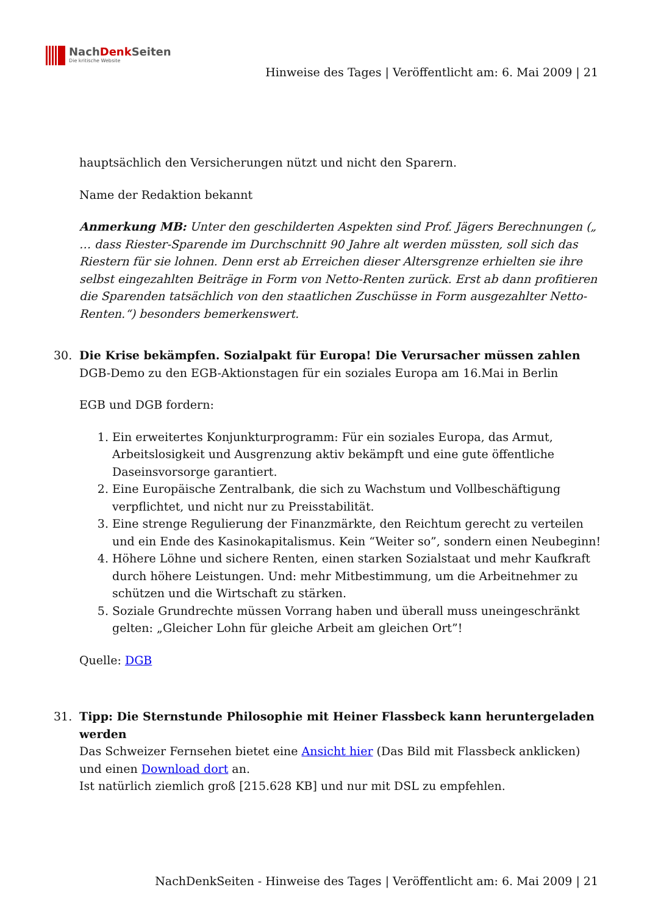NachDenk Seiten
Die kritische Website
Hinweise des Tages | Veröffentlicht am: 6. Mai 2009 | 21
hauptsächlich den Versicherungen nützt und nicht den Sparern.
Name der Redaktion bekannt
Anmerkung MB: Unter den geschilderten Aspekten sind Prof. Jägers Berechnungen („ … dass Riester-Sparende im Durchschnitt 90 Jahre alt werden müssten, soll sich das Riestern für sie lohnen. Denn erst ab Erreichen dieser Altersgrenze erhielten sie ihre selbst eingezahlten Beiträge in Form von Netto-Renten zurück. Erst ab dann profitieren die Sparenden tatsächlich von den staatlichen Zuschüsse in Form ausgezahlter Netto-Renten.“) besonders bemerkenswert.
30. Die Krise bekämpfen. Sozialpakt für Europa! Die Verursacher müssen zahlen
DGB-Demo zu den EGB-Aktionstagen für ein soziales Europa am 16.Mai in Berlin
EGB und DGB fordern:
1. Ein erweitertes Konjunkturprogramm: Für ein soziales Europa, das Armut, Arbeitslosigkeit und Ausgrenzung aktiv bekämpft und eine gute öffentliche Daseinsvorsorge garantiert.
2. Eine Europäische Zentralbank, die sich zu Wachstum und Vollbeschäftigung verpflichtet, und nicht nur zu Preisstabilität.
3. Eine strenge Regulierung der Finanzmärkte, den Reichtum gerecht zu verteilen und ein Ende des Kasinokapitalismus. Kein “Weiter so”, sondern einen Neubeginn!
4. Höhere Löhne und sichere Renten, einen starken Sozialstaat und mehr Kaufkraft durch höhere Leistungen. Und: mehr Mitbestimmung, um die Arbeitnehmer zu schützen und die Wirtschaft zu stärken.
5. Soziale Grundrechte müssen Vorrang haben und überall muss uneingeschränkt gelten: „Gleicher Lohn für gleiche Arbeit am gleichen Ort”!
Quelle: DGB
31. Tipp: Die Sternstunde Philosophie mit Heiner Flassbeck kann heruntergeladen werden
Das Schweizer Fernsehen bietet eine Ansicht hier (Das Bild mit Flassbeck anklicken) und einen Download dort an.
Ist natürlich ziemlich groß [215.628 KB] und nur mit DSL zu empfehlen.
NachDenkSeiten - Hinweise des Tages | Veröffentlicht am: 6. Mai 2009 | 21